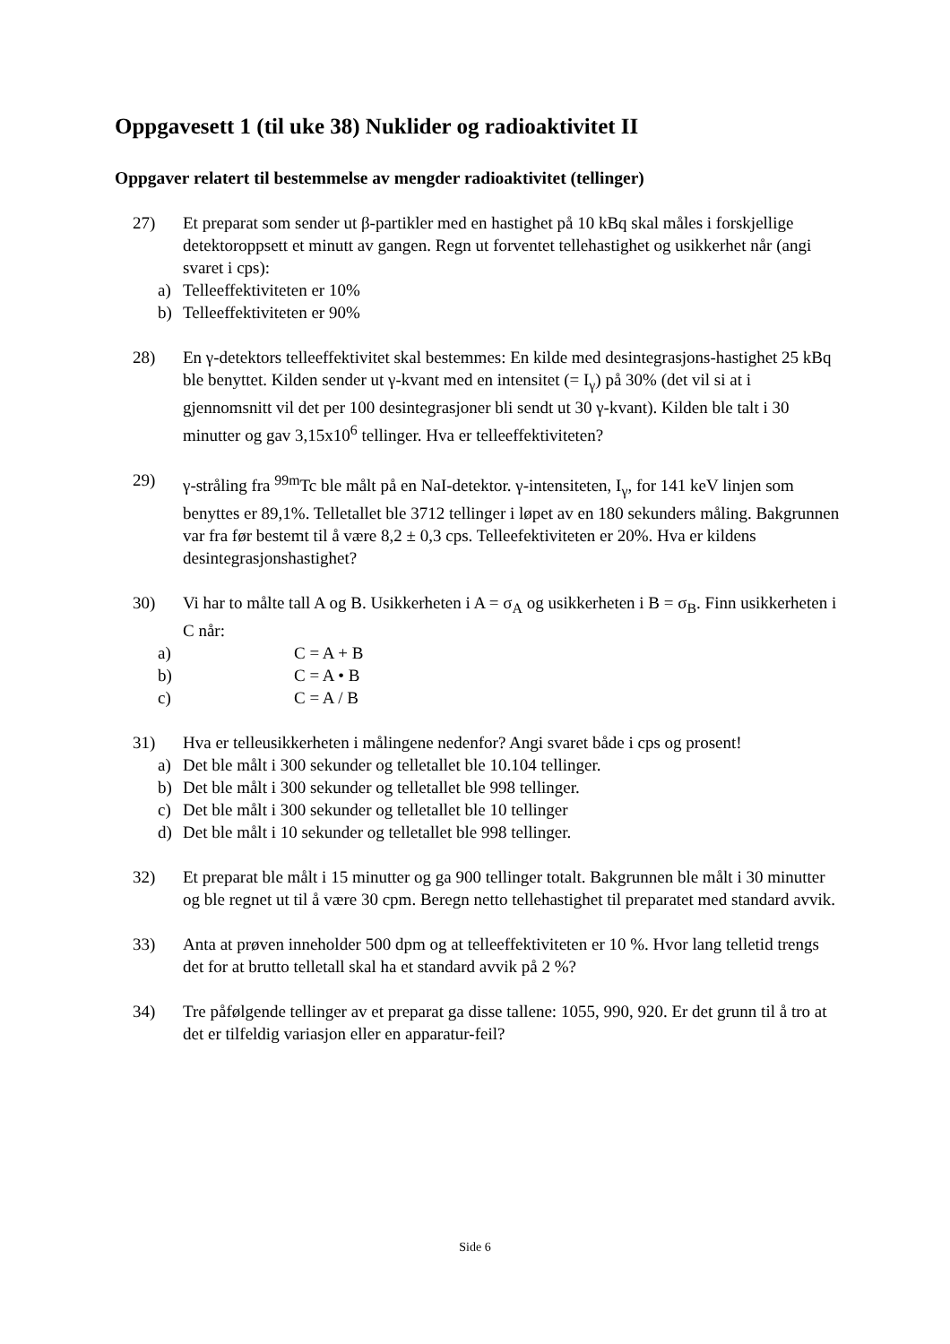Oppgavesett 1 (til uke 38) Nuklider og radioaktivitet II
Oppgaver relatert til bestemmelse av mengder radioaktivitet (tellinger)
27) Et preparat som sender ut β-partikler med en hastighet på 10 kBq skal måles i forskjellige detektoroppsett et minutt av gangen. Regn ut forventet tellehastighet og usikkerhet når (angi svaret i cps):
a) Telleeffektiviteten er 10%
b) Telleeffektiviteten er 90%
28) En γ-detektors telleeffektivitet skal bestemmes: En kilde med desintegrasjons-hastighet 25 kBq ble benyttet. Kilden sender ut γ-kvant med en intensitet (= I<sub>γ</sub>) på 30% (det vil si at i gjennomsnitt vil det per 100 desintegrasjoner bli sendt ut 30 γ-kvant). Kilden ble talt i 30 minutter og gav 3,15x10<sup>6</sup> tellinger. Hva er telleeffektiviteten?
29) γ-stråling fra <sup>99m</sup>Tc ble målt på en NaI-detektor. γ-intensiteten, I<sub>γ</sub>, for 141 keV linjen som benyttes er 89,1%. Telletallet ble 3712 tellinger i løpet av en 180 sekunders måling. Bakgrunnen var fra før bestemt til å være 8,2 ± 0,3 cps. Telleefektiviteten er 20%. Hva er kildens desintegrasjonshastighet?
30) Vi har to målte tall A og B. Usikkerheten i A = σ<sub>A</sub> og usikkerheten i B = σ<sub>B</sub>. Finn usikkerheten i C når:
a) C = A + B
b) C = A • B
c) C = A / B
31) Hva er telleusikkerheten i målingene nedenfor? Angi svaret både i cps og prosent!
a) Det ble målt i 300 sekunder og telletallet ble 10.104 tellinger.
b) Det ble målt i 300 sekunder og telletallet ble 998 tellinger.
c) Det ble målt i 300 sekunder og telletallet ble 10 tellinger
d) Det ble målt i 10 sekunder og telletallet ble 998 tellinger.
32) Et preparat ble målt i 15 minutter og ga 900 tellinger totalt. Bakgrunnen ble målt i 30 minutter og ble regnet ut til å være 30 cpm. Beregn netto tellehastighet til preparatet med standard avvik.
33) Anta at prøven inneholder 500 dpm og at telleeffektiviteten er 10 %. Hvor lang telletid trengs det for at brutto telletall skal ha et standard avvik på 2 %?
34) Tre påfølgende tellinger av et preparat ga disse tallene: 1055, 990, 920. Er det grunn til å tro at det er tilfeldig variasjon eller en apparatur-feil?
Side 6